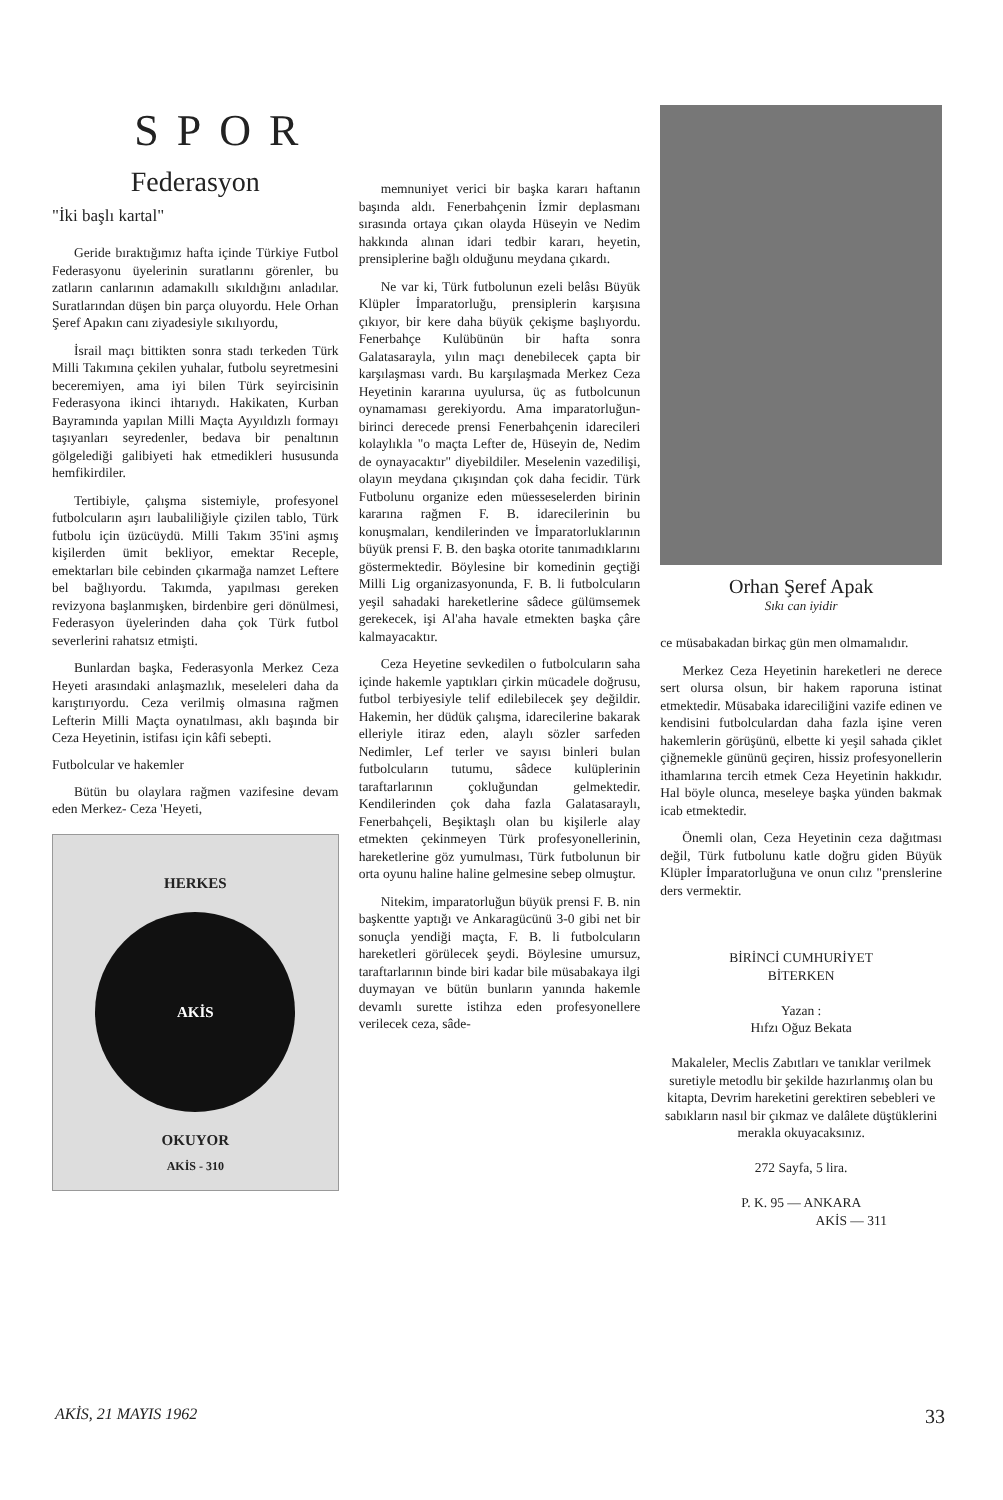SPOR
Federasyon
"İki başlı kartal"
Geride bıraktığımız hafta içinde Türkiye Futbol Federasyonu üyelerinin suratlarını görenler, bu zatların canlarının adamakıllı sıkıldığını anladılar. Suratlarından düşen bin parça oluyordu. Hele Orhan Şeref Apakın canı ziyadesiyle sıkılıyordu,
İsrail maçı bittikten sonra stadı terkeden Türk Milli Takımına çekilen yuhalar, futbolu seyretmesini beceremiyen, ama iyi bilen Türk seyircisinin Federasyona ikinci ihtarıydı. Hakikaten, Kurban Bayramında yapılan Milli Maçta Ayyıldızlı formayı taşıyanları seyredenler, bedava bir penaltının gölgelediği galibiyeti hak etmedikleri hususunda hemfikirdiler.
Tertibiyle, çalışma sistemiyle, profesyonel futbolcuların aşırı laubaliliğiyle çizilen tablo, Türk futbolu için üzücüydü. Milli Takım 35'ini aşmış kişilerden ümit bekliyor, emektar Receple, emektarları bile cebinden çıkarmağa namzet Leftere bel bağlıyordu. Takımda, yapılması gereken revizyona başlanmışken, birdenbire geri dönülmesi, Federasyon üyelerinden daha çok Türk futbol severlerini rahatsız etmişti.
Bunlardan başka, Federasyonla Merkez Ceza Heyeti arasındaki anlaşmazlık, meseleleri daha da karıştırıyordu. Ceza verilmiş olmasına rağmen Lefterin Milli Maçta oynatılması, aklı başında bir Ceza Heyetinin, istifası için kâfi sebepti.
Futbolcular ve hakemler
Bütün bu olaylara rağmen vazifesine devam eden Merkez- Ceza 'Heyeti,
HERKES
AKİS
OKUYOR
AKİS - 310
memnuniyet verici bir başka kararı haftanın başında aldı. Fenerbahçenin İzmir deplasmanı sırasında ortaya çıkan olayda Hüseyin ve Nedim hakkında alınan idari tedbir kararı, heyetin, prensiplerine bağlı olduğunu meydana çıkardı.
Ne var ki, Türk futbolunun ezeli belâsı Büyük Klüpler İmparatorluğu, prensiplerin karşısına çıkıyor, bir kere daha büyük çekişme başlıyordu. Fenerbahçe Kulübünün bir hafta sonra Galatasarayla, yılın maçı denebilecek çapta bir karşılaşması vardı. Bu karşılaşmada Merkez Ceza Heyetinin kararına uyulursa, üç as futbolcunun oynamaması gerekiyordu. Ama imparatorluğun-birinci derecede prensi Fenerbahçenin idarecileri kolaylıkla "o maçta Lefter de, Hüseyin de, Nedim de oynayacaktır" diyebildiler. Meselenin vazedilişi, olayın meydana çıkışından çok daha fecidir. Türk Futbolunu organize eden müesseselerden birinin kararına rağmen F. B. idarecilerinin bu konuşmaları, kendilerinden ve İmparatorluklarının büyük prensi F. B. den başka otorite tanımadıklarını göstermektedir. Böylesine bir komedinin geçtiği Milli Lig organizasyonunda, F. B. li futbolcuların yeşil sahadaki hareketlerine sâdece gülümsemek gerekecek, işi Al'aha havale etmekten başka çâre kalmayacaktır.
Ceza Heyetine sevkedilen o futbolcuların saha içinde hakemle yaptıkları çirkin mücadele doğrusu, futbol terbiyesiyle telif edilebilecek şey değildir. Hakemin, her düdük çalışma, idarecilerine bakarak elleriyle itiraz eden, alaylı sözler sarfeden Nedimler, Lef terler ve sayısı binleri bulan futbolcuların tutumu, sâdece kulüplerinin taraftarlarının çokluğundan gelmektedir. Kendilerinden çok daha fazla Galatasaraylı, Fenerbahçeli, Beşiktaşlı olan bu kişilerle alay etmekten çekinmeyen Türk profesyonellerinin, hareketlerine göz yumulması, Türk futbolunun bir orta oyunu haline haline gelmesine sebep olmuştur.
Nitekim, imparatorluğun büyük prensi F. B. nin başkentte yaptığı ve Ankaragücünü 3-0 gibi net bir sonuçla yendiği maçta, F. B. li futbolcuların hareketleri görülecek şeydi. Böylesine umursuz, taraftarlarının binde biri kadar bile müsabakaya ilgi duymayan ve bütün bunların yanında hakemle devamlı surette istihza eden profesyonellere verilecek ceza, sâde-
Orhan Şeref Apak
Sıkı can iyidir
ce müsabakadan birkaç gün men olmamalıdır.
Merkez Ceza Heyetinin hareketleri ne derece sert olursa olsun, bir hakem raporuna istinat etmektedir. Müsabaka idareciliğini vazife edinen ve kendisini futbolculardan daha fazla işine veren hakemlerin görüşünü, elbette ki yeşil sahada çiklet çiğnemekle gününü geçiren, hissiz profesyonellerin ithamlarına tercih etmek Ceza Heyetinin hakkıdır. Hal böyle olunca, meseleye başka yünden bakmak icab etmektedir.
Önemli olan, Ceza Heyetinin ceza dağıtması değil, Türk futbolunu katle doğru giden Büyük Klüpler İmparatorluğuna ve onun cılız "prenslerine ders vermektir.
BİRİNCİ CUMHURİYET
BİTERKEN
Yazan :
Hıfzı Oğuz Bekata
Makaleler, Meclis Zabıtları ve tanıklar verilmek suretiyle metodlu bir şekilde hazırlanmış olan bu kitapta, Devrim hareketini gerektiren sebebleri ve sabıkların nasıl bir çıkmaz ve dalâlete düştüklerini merakla okuyacaksınız.
272 Sayfa, 5 lira.
P. K. 95 — ANKARA
AKİS — 311
AKİS, 21 MAYIS 1962 33